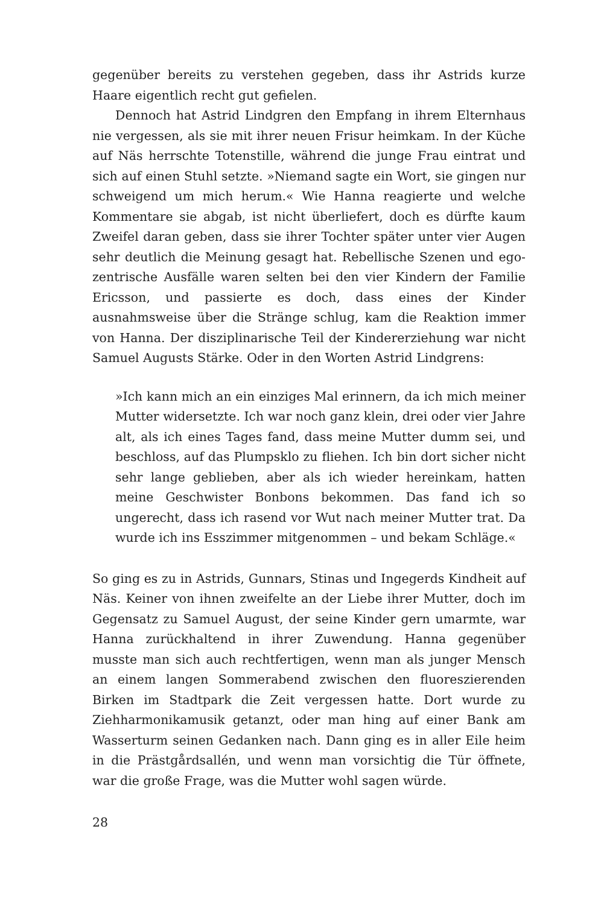gegenüber bereits zu verstehen gegeben, dass ihr Astrids kurze Haare eigentlich recht gut gefielen.
Dennoch hat Astrid Lindgren den Empfang in ihrem Elternhaus nie vergessen, als sie mit ihrer neuen Frisur heimkam. In der Küche auf Näs herrschte Totenstille, während die junge Frau eintrat und sich auf einen Stuhl setzte. »Niemand sagte ein Wort, sie gingen nur schweigend um mich herum.« Wie Hanna reagierte und welche Kommentare sie abgab, ist nicht überliefert, doch es dürfte kaum Zweifel daran geben, dass sie ihrer Tochter später unter vier Augen sehr deutlich die Meinung gesagt hat. Rebellische Szenen und ego­zentrische Ausfälle waren selten bei den vier Kindern der Familie Ericsson, und passierte es doch, dass eines der Kinder ausnahmsweise über die Stränge schlug, kam die Reaktion immer von Hanna. Der disziplinarische Teil der Kindererziehung war nicht Samuel Augusts Stärke. Oder in den Worten Astrid Lindgrens:
»Ich kann mich an ein einziges Mal erinnern, da ich mich meiner Mutter widersetzte. Ich war noch ganz klein, drei oder vier Jahre alt, als ich eines Tages fand, dass meine Mutter dumm sei, und beschloss, auf das Plumpsklo zu fliehen. Ich bin dort sicher nicht sehr lange geblieben, aber als ich wieder hereinkam, hatten meine Geschwister Bonbons bekommen. Das fand ich so ungerecht, dass ich rasend vor Wut nach meiner Mutter trat. Da wurde ich ins Esszimmer mitgenommen – und bekam Schläge.«
So ging es zu in Astrids, Gunnars, Stinas und Ingegerds Kindheit auf Näs. Keiner von ihnen zweifelte an der Liebe ihrer Mutter, doch im Gegensatz zu Samuel August, der seine Kinder gern umarmte, war Hanna zurückhaltend in ihrer Zuwendung. Hanna gegenüber musste man sich auch rechtfertigen, wenn man als junger Mensch an einem langen Sommerabend zwischen den fluoreszierenden Birken im Stadtpark die Zeit vergessen hatte. Dort wurde zu Ziehharmonika­musik getanzt, oder man hing auf einer Bank am Wasserturm seinen Gedanken nach. Dann ging es in aller Eile heim in die Prästgårdsallén, und wenn man vorsichtig die Tür öffnete, war die große Frage, was die Mutter wohl sagen würde.
28